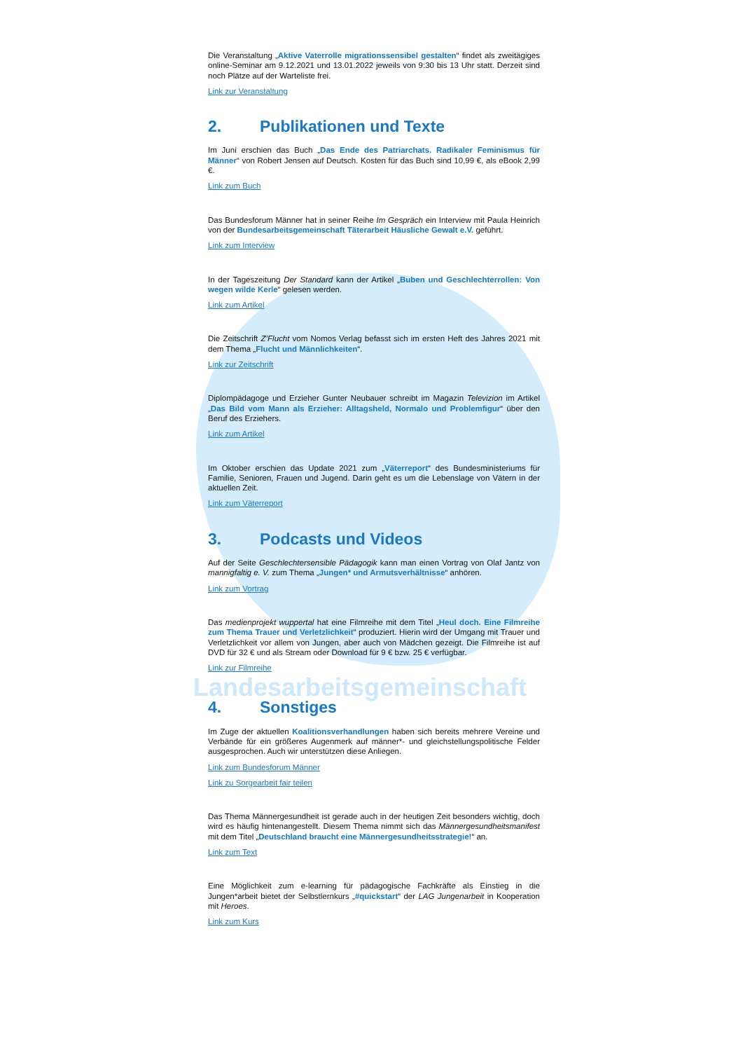Die Veranstaltung „Aktive Vaterrolle migrationssensibel gestalten“ findet als zweitägiges online-Seminar am 9.12.2021 und 13.01.2022 jeweils von 9:30 bis 13 Uhr statt. Derzeit sind noch Plätze auf der Warteliste frei.
Link zur Veranstaltung
2. Publikationen und Texte
Im Juni erschien das Buch „Das Ende des Patriarchats. Radikaler Feminismus für Männer“ von Robert Jensen auf Deutsch. Kosten für das Buch sind 10,99 €, als eBook 2,99 €.
Link zum Buch
Das Bundesforum Männer hat in seiner Reihe Im Gespräch ein Interview mit Paula Heinrich von der Bundesarbeitsgemeinschaft Täterarbeit Häusliche Gewalt e.V. geführt.
Link zum Interview
In der Tageszeitung Der Standard kann der Artikel „Buben und Geschlechterrollen: Von wegen wilde Kerle“ gelesen werden.
Link zum Artikel
Die Zeitschrift Z’Flucht vom Nomos Verlag befasst sich im ersten Heft des Jahres 2021 mit dem Thema „Flucht und Männlichkeiten“.
Link zur Zeitschrift
Diplompädagoge und Erzieher Gunter Neubauer schreibt im Magazin Televizion im Artikel „Das Bild vom Mann als Erzieher: Alltagsheld, Normalo und Problemfigur“ über den Beruf des Erziehers.
Link zum Artikel
Im Oktober erschien das Update 2021 zum „Väterreport“ des Bundesministeriums für Familie, Senioren, Frauen und Jugend. Darin geht es um die Lebenslage von Vätern in der aktuellen Zeit.
Link zum Väterreport
3. Podcasts und Videos
Auf der Seite Geschlechtersensible Pädagogik kann man einen Vortrag von Olaf Jantz von mannigfaltig e. V. zum Thema „Jungen* und Armutsverhältnisse“ anhören.
Link zum Vortrag
Das medienprojekt wuppertal hat eine Filmreihe mit dem Titel „Heul doch. Eine Filmreihe zum Thema Trauer und Verletzlichkeit“ produziert. Hierin wird der Umgang mit Trauer und Verletzlichkeit vor allem von Jungen, aber auch von Mädchen gezeigt. Die Filmreihe ist auf DVD für 32 € und als Stream oder Download für 9 € bzw. 25 € verfügbar.
Link zur Filmreihe
Landesarbeitsgemeinschaft
4. Sonstiges
Im Zuge der aktuellen Koalitionsverhandlungen haben sich bereits mehrere Vereine und Verbände für ein größeres Augenmerk auf männer*- und gleichstellungspolitische Felder ausgesprochen. Auch wir unterstützen diese Anliegen.
Link zum Bundesforum Männer
Link zu Sorgearbeit fair teilen
Das Thema Männergesundheit ist gerade auch in der heutigen Zeit besonders wichtig, doch wird es häufig hintenangestellt. Diesem Thema nimmt sich das Männergesundheitsmanifest mit dem Titel „Deutschland braucht eine Männergesundheitsstrategie!“ an.
Link zum Text
Eine Möglichkeit zum e-learning für pädagogische Fachkräfte als Einstieg in die Jungen*arbeit bietet der Selbstlernkurs „#quickstart“ der LAG Jungenarbeit in Kooperation mit Heroes.
Link zum Kurs